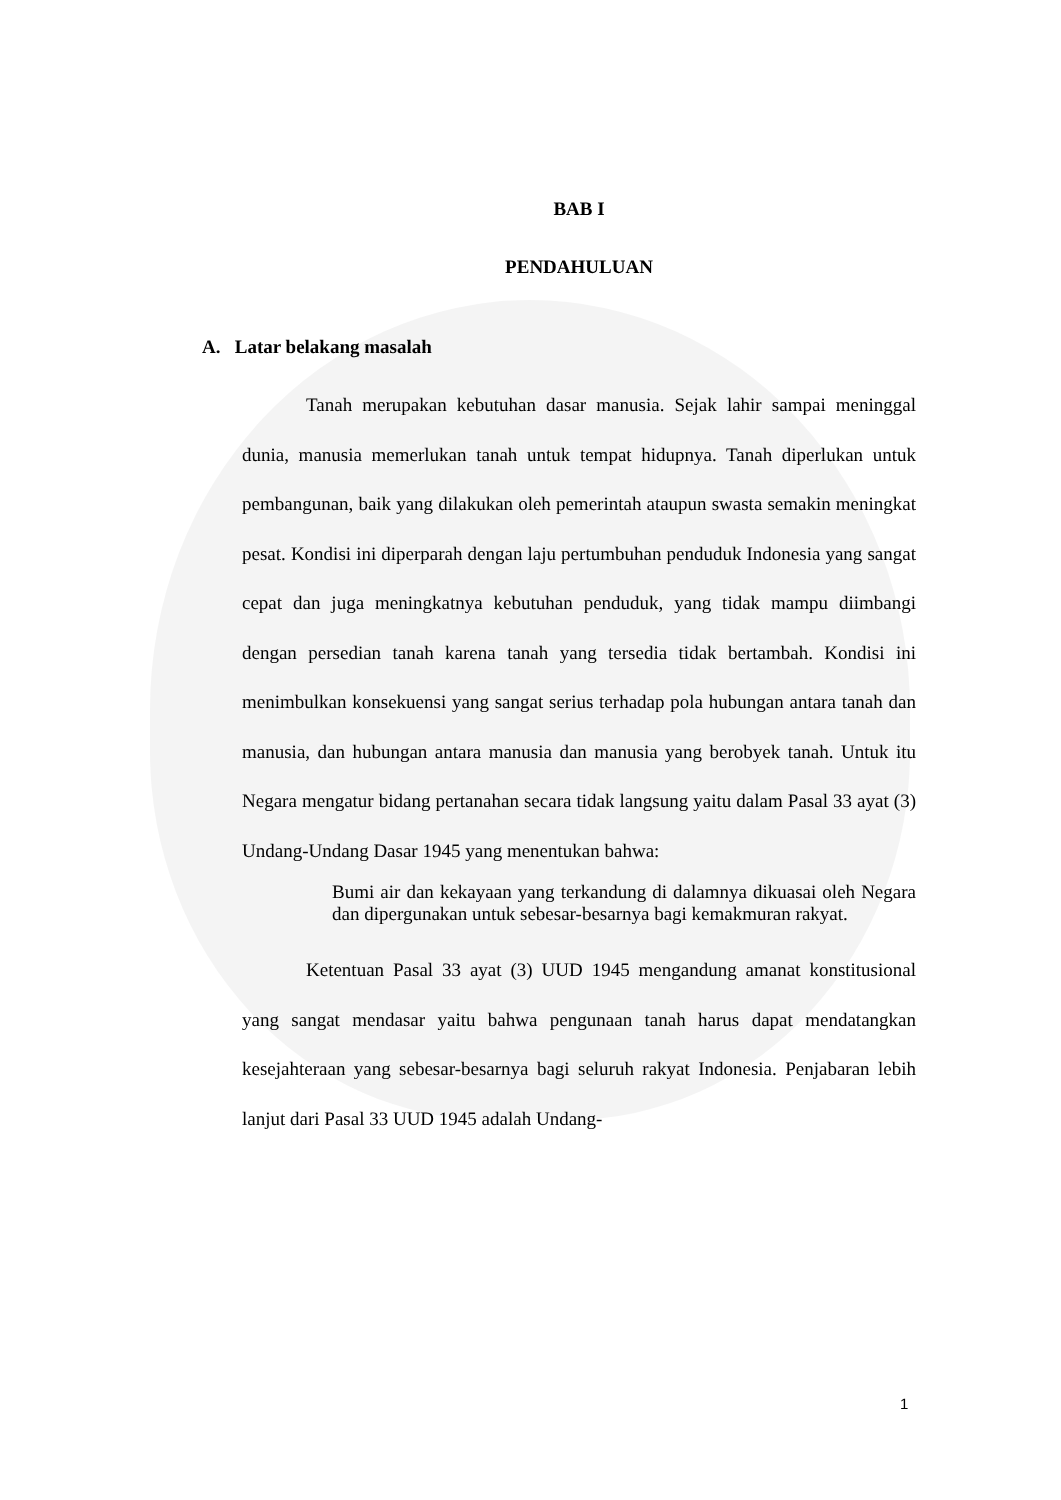BAB I
PENDAHULUAN
A. Latar belakang masalah
Tanah merupakan kebutuhan dasar manusia. Sejak lahir sampai meninggal dunia, manusia memerlukan tanah untuk tempat hidupnya. Tanah diperlukan untuk pembangunan, baik yang dilakukan oleh pemerintah ataupun swasta semakin meningkat pesat. Kondisi ini diperparah dengan laju pertumbuhan penduduk Indonesia yang sangat cepat dan juga meningkatnya kebutuhan penduduk, yang tidak mampu diimbangi dengan persedian tanah karena tanah yang tersedia tidak bertambah. Kondisi ini menimbulkan konsekuensi yang sangat serius terhadap pola hubungan antara tanah dan manusia, dan hubungan antara manusia dan manusia yang berobyek tanah. Untuk itu Negara mengatur bidang pertanahan secara tidak langsung yaitu dalam Pasal 33 ayat (3) Undang-Undang Dasar 1945 yang menentukan bahwa:
Bumi air dan kekayaan yang terkandung di dalamnya dikuasai oleh Negara dan dipergunakan untuk sebesar-besarnya bagi kemakmuran rakyat.
Ketentuan Pasal 33 ayat (3) UUD 1945 mengandung amanat konstitusional yang sangat mendasar yaitu bahwa pengunaan tanah harus dapat mendatangkan kesejahteraan yang sebesar-besarnya bagi seluruh rakyat Indonesia. Penjabaran lebih lanjut dari Pasal 33 UUD 1945 adalah Undang-
1